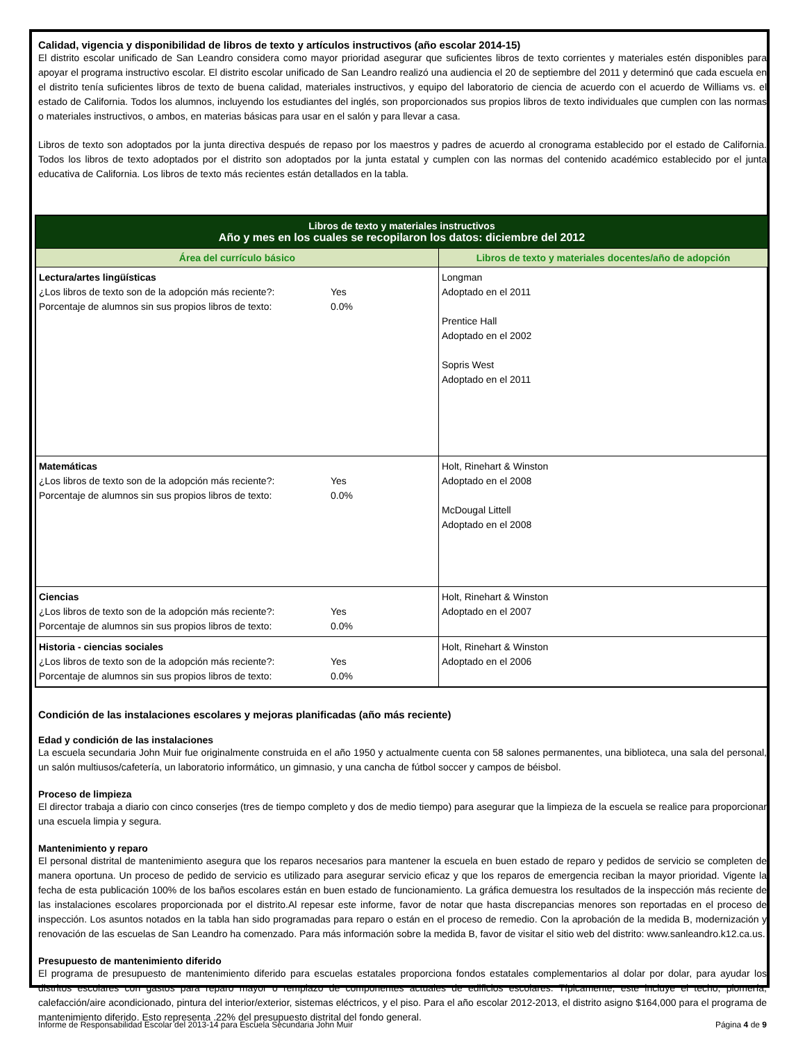Calidad, vigencia y disponibilidad de libros de texto y artículos instructivos (año escolar 2014-15)
El distrito escolar unificado de San Leandro considera como mayor prioridad asegurar que suficientes libros de texto corrientes y materiales estén disponibles para apoyar el programa instructivo escolar. El distrito escolar unificado de San Leandro realizó una audiencia el 20 de septiembre del 2011 y determinó que cada escuela en el distrito tenía suficientes libros de texto de buena calidad, materiales instructivos, y equipo del laboratorio de ciencia de acuerdo con el acuerdo de Williams vs. el estado de California. Todos los alumnos, incluyendo los estudiantes del inglés, son proporcionados sus propios libros de texto individuales que cumplen con las normas o materiales instructivos, o ambos, en materias básicas para usar en el salón y para llevar a casa.
Libros de texto son adoptados por la junta directiva después de repaso por los maestros y padres de acuerdo al cronograma establecido por el estado de California. Todos los libros de texto adoptados por el distrito son adoptados por la junta estatal y cumplen con las normas del contenido académico establecido por el junta educativa de California. Los libros de texto más recientes están detallados en la tabla.
| Libros de texto y materiales instructivos Año y mes en los cuales se recopilaron los datos: diciembre del 2012 | |
| --- | --- |
| Área del currículo básico | Libros de texto y materiales docentes/año de adopción |
| Lectura/artes lingüísticas ¿Los libros de texto son de la adopción más reciente?: Yes Porcentaje de alumnos sin sus propios libros de texto: 0.0% | Longman Adoptado en el 2011 Prentice Hall Adoptado en el 2002 Sopris West Adoptado en el 2011 |
| Matemáticas ¿Los libros de texto son de la adopción más reciente?: Yes Porcentaje de alumnos sin sus propios libros de texto: 0.0% | Holt, Rinehart & Winston Adoptado en el 2008 McDougal Littell Adoptado en el 2008 |
| Ciencias ¿Los libros de texto son de la adopción más reciente?: Yes Porcentaje de alumnos sin sus propios libros de texto: 0.0% | Holt, Rinehart & Winston Adoptado en el 2007 |
| Historia - ciencias sociales ¿Los libros de texto son de la adopción más reciente?: Yes Porcentaje de alumnos sin sus propios libros de texto: 0.0% | Holt, Rinehart & Winston Adoptado en el 2006 |
Condición de las instalaciones escolares y mejoras planificadas (año más reciente)
Edad y condición de las instalaciones
La escuela secundaria John Muir fue originalmente construida en el año 1950 y actualmente cuenta con 58 salones permanentes, una biblioteca, una sala del personal, un salón multiusos/cafetería, un laboratorio informático, un gimnasio, y una cancha de fútbol soccer y campos de béisbol.
Proceso de limpieza
El director trabaja a diario con cinco conserjes (tres de tiempo completo y dos de medio tiempo) para asegurar que la limpieza de la escuela se realice para proporcionar una escuela limpia y segura.
Mantenimiento y reparo
El personal distrital de mantenimiento asegura que los reparos necesarios para mantener la escuela en buen estado de reparo y pedidos de servicio se completen de manera oportuna. Un proceso de pedido de servicio es utilizado para asegurar servicio eficaz y que los reparos de emergencia reciban la mayor prioridad. Vigente la fecha de esta publicación 100% de los baños escolares están en buen estado de funcionamiento. La gráfica demuestra los resultados de la inspección más reciente de las instalaciones escolares proporcionada por el distrito.Al repesar este informe, favor de notar que hasta discrepancias menores son reportadas en el proceso de inspección. Los asuntos notados en la tabla han sido programadas para reparo o están en el proceso de remedio. Con la aprobación de la medida B, modernización y renovación de las escuelas de San Leandro ha comenzado. Para más información sobre la medida B, favor de visitar el sitio web del distrito: www.sanleandro.k12.ca.us.
Presupuesto de mantenimiento diferido
El programa de presupuesto de mantenimiento diferido para escuelas estatales proporciona fondos estatales complementarios al dolar por dolar, para ayudar los distritos escolares con gastos para reparo mayor o remplazo de componentes actuales de edificios escolares. Típicamente, este incluye el techo, plomería, calefacción/aire acondicionado, pintura del interior/exterior, sistemas eléctricos, y el piso. Para el año escolar 2012-2013, el distrito asigno $164,000 para el programa de mantenimiento diferido. Esto representa .22% del presupuesto distrital del fondo general.
Informe de Responsabilidad Escolar del 2013-14 para Escuela Secundaria John Muir Página 4 de 9